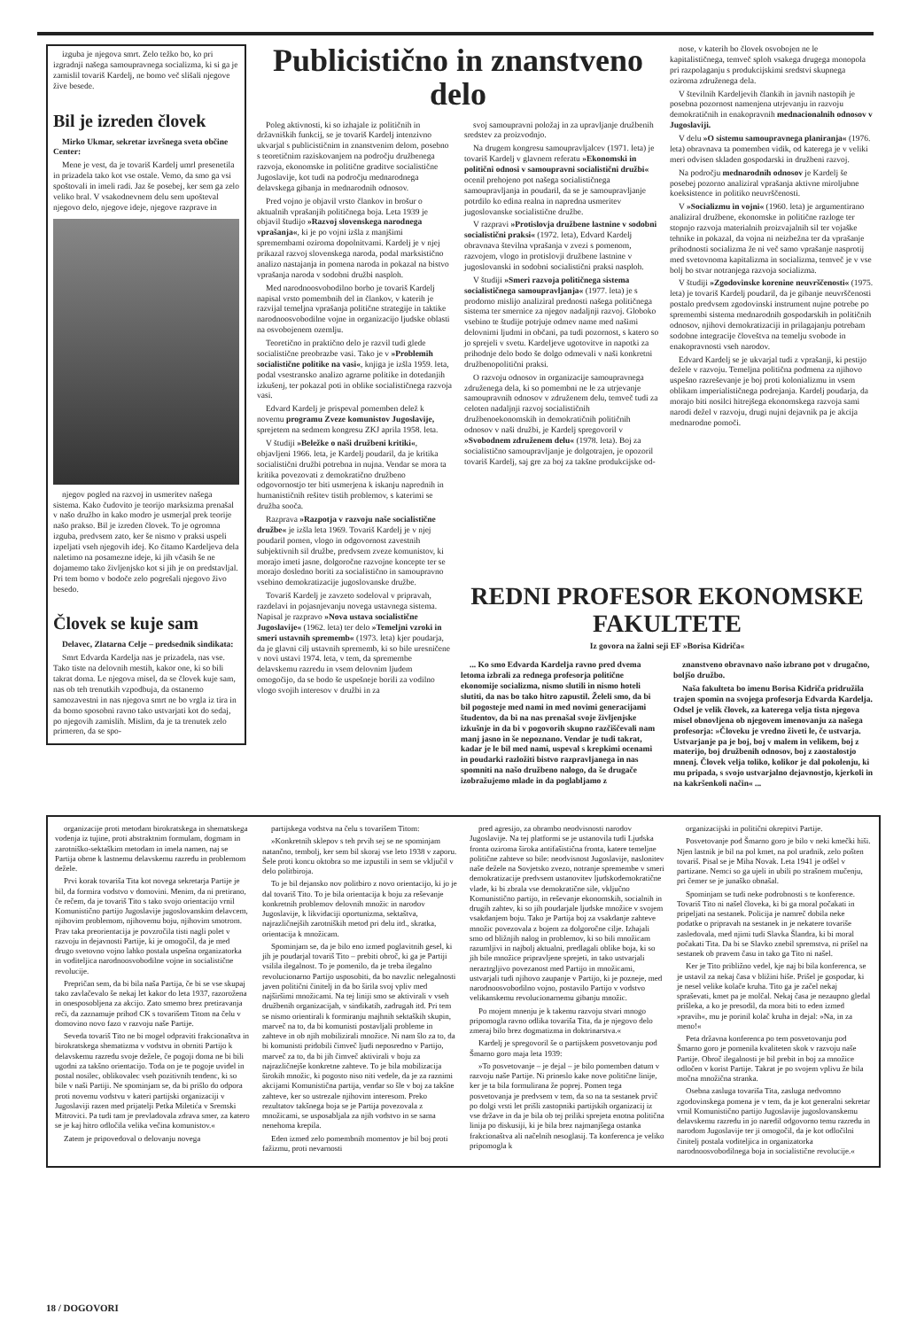izguba je njegova smrt. Zelo težko bo, ko pri izgradnji našega samoupravnega socializma, ki si ga je zamislil tovariš Kardelj, ne bomo več slišali njegove žive besede.
Bil je izreden človek
Mirko Ukmar, sekretar izvršnega sveta občine Center:
Mene je vest, da je tovariš Kardelj umrl presenetila in prizadela tako kot vse ostale. Vemo, da smo ga vsi spoštovali in imeli radi. Jaz še posebej, ker sem ga zelo veliko bral. V vsakodnevnem delu sem upošteval njegovo delo, njegove ideje, njegove razprave in
njegov pogled na razvoj in usmeritev našega sistema. Kako čudovito je teorijo marksizma prenašal v našo družbo in kako modro je usmerjal prek teorije našo prakso. Bil je izreden človek. To je ogromna izguba, predvsem zato, ker še nismo v praksi uspeli izpeljati vseh njegovih idej. Ko čitamo Kardeljeva dela naletimo na posamezne ideje, ki jih včasih še ne dojamemo tako življenjsko kot si jih je on predstavljal. Pri tem bomo v bodoče zelo pogrešali njegovo živo besedo.
Človek se kuje sam
Delavec, Zlatarna Celje – predsednik sindikata:
Smrt Edvarda Kardelja nas je prizadela, nas vse. Tako tiste na delovnih mestih, kakor one, ki so bili takrat doma. Le njegova misel, da se človek kuje sam, nas ob teh trenutkih vzpodbuja, da ostanemo samozavestni in nas njegova smrt ne bo vrgla iz tira in da bomo sposobni ravno tako ustvarjati kot do sedaj, po njegovih zamislih. Mislim, da je ta trenutek zelo primeren, da se spo-
Publicistično in znanstveno delo
Poleg aktivnosti, ki so izhajale iz političnih in državniških funkcij, se je tovariš Kardelj intenzivno ukvarjal s publicističnim in znanstvenim delom, posebno s teoretičnim raziskovanjem na področju družbenega razvoja, ekonomske in politične graditve socialistične Jugoslavije, kot tudi na področju mednarodnega delavskega gibanja in mednarodnih odnosov.
Pred vojno je objavil vrsto člankov in brošur o aktualnih vprašanjih političnega boja. Leta 1939 je objavil študijo »Razvoj slovenskega narodnega vprašanja«, ki je po vojni izšla z manjšimi spremembami oziroma dopolnitvami. Kardelj je v njej prikazal razvoj slovenskega naroda, podal marksistično analizo nastajanja in pomena naroda in pokazal na bistvo vprašanja naroda v sodobni družbi nasploh.
Med narodnoosvobodilno borbo je tovariš Kardelj napisal vrsto pomembnih del in člankov, v katerih je razvijal temeljna vprašanja politične strategije in taktike narodnoosvobodilne vojne in organizacijo ljudske oblasti na osvobojenem ozemlju.
Teoretično in praktično delo je razvil tudi glede socialistične preobrazbe vasi. Tako je v »Problemih socialistične politike na vasi«, knjiga je izšla 1959. leta, podal vsestransko analizo agrarne politike in dotedanjih izkušenj, ter pokazal poti in oblike socialističnega razvoja vasi.
Edvard Kardelj je prispeval pomemben delež k novemu programu Zveze komunistov Jugoslavije, sprejetem na sedmem kongresu ZKJ aprila 1958. leta.
V študiji »Beležke o naši družbeni kritiki«, objavljeni 1966. leta, je Kardelj poudaril, da je kritika socialistični družbi potrebna in nujna. Vendar se mora ta kritika povezovati z demokratično družbeno odgovornostjo ter biti usmerjena k iskanju naprednih in humanističnih rešitev tistih problemov, s katerimi se družba sooča.
Razprava »Razpotja v razvoju naše socialistične družbe« je izšla leta 1969. Tovariš Kardelj je v njej poudaril pomen, vlogo in odgovornost zavestnih subjektivnih sil družbe, predvsem zveze komunistov, ki morajo imeti jasne, dolgoročne razvojne koncepte ter se morajo dosledno boriti za socialistično in samoupravno vsebino demokratizacije jugoslovanske družbe.
Tovariš Kardelj je zavzeto sodeloval v pripravah, razdelavi in pojasnjevanju novega ustavnega sistema. Napisal je razpravo »Nova ustava socialistične Jugoslavije« (1962. leta) ter delo »Temeljni vzroki in smeri ustavnih sprememb« (1973. leta) kjer poudarja, da je glavni cilj ustavnih sprememb, ki so bile uresničene v novi ustavi 1974. leta, v tem, da spremembe delavskemu razredu in vsem delovnim ljudem omogočijo, da se bodo še uspešneje borili za vodilno vlogo svojih interesov v družbi in za
svoj samoupravni položaj in za upravljanje družbenih sredstev za proizvodnjo.
Na drugem kongresu samoupravljalcev (1971. leta) je tovariš Kardelj v glavnem referatu »Ekonomski in politični odnosi v samoupravni socialistični družbi« ocenil prehojeno pot našega socialističnega samoupravljanja in poudaril, da se je samoupravljanje potrdilo ko edina realna in napredna usmeritev jugoslovanske socialistične družbe.
V razpravi »Protislovja družbene lastnine v sodobni socialistični praksi« (1972. leta), Edvard Kardelj obravnava številna vprašanja v zvezi s pomenom, razvojem, vlogo in protislovji družbene lastnine v jugoslovanski in sodobni socialistični praksi nasploh.
V študiji »Smeri razvoja političnega sistema socialističnega samoupravljanja« (1977. leta) je s prodorno mislijo analiziral prednosti našega političnega sistema ter smernice za njegov nadaljnji razvoj. Globoko vsebino te študije potrjuje odmev name med našimi delovnimi ljudmi in občani, pa tudi pozornost, s katero so jo sprejeli v svetu. Kardeljeve ugotovitve in napotki za prihodnje delo bodo še dolgo odmevali v naši konkretni družbenopolitični praksi.
O razvoju odnosov in organizacije samoupravnega združenega dela, ki so pomembni ne le za utrjevanje samoupravnih odnosov v združenem delu, temveč tudi za celoten nadaljnji razvoj socialističnih družbenoekonomskih in demokratičnih političnih odnosov v naši družbi, je Kardelj spregovoril v »Svobodnem združenem delu« (1978. leta). Boj za socialistično samoupravljanje je dolgotrajen, je opozoril tovariš Kardelj, saj gre za boj za takšne produkcijske od-
nose, v katerih bo človek osvobojen ne le kapitalističnega, temveč sploh vsakega drugega monopola pri razpolaganju s produkcijskimi sredstvi skupnega oziroma združenega dela.
V številnih Kardeljevih člankih in javnih nastopih je posebna pozornost namenjena utrjevanju in razvoju demokratičnih in enakopravnih mednacionalnih odnosov v Jugoslaviji.
V delu »O sistemu samoupravnega planiranja« (1976. leta) obravnava ta pomemben vidik, od katerega je v veliki meri odvisen skladen gospodarski in družbeni razvoj.
Na področju mednarodnih odnosov je Kardelj še posebej pozorno analiziral vprašanja aktivne miroljubne koeksistence in politiko neuvrščenosti.
V »Socializmu in vojni« (1960. leta) je argumentirano analiziral družbene, ekonomske in politične razloge ter stopnjo razvoja materialnih proizvajalnih sil ter vojaške tehnike in pokazal, da vojna ni neizbežna ter da vprašanje prihodnosti socializma že ni več samo vprašanje nasprotij med svetovnoma kapitalizma in socializma, temveč je v vse bolj bo stvar notranjega razvoja socializma.
V študiji »Zgodovinske korenine neuvrščenosti« (1975. leta) je tovariš Kardelj poudaril, da je gibanje neuvrščenosti postalo predvsem zgodovinski instrument nujne potrebe po spremembi sistema mednarodnih gospodarskih in političnih odnosov, njihovi demokratizaciji in prilagajanju potrebam sodobne integracije človeštva na temelju svobode in enakopravnosti vseh narodov.
Edvard Kardelj se je ukvarjal tudi z vprašanji, ki pestijo dežele v razvoju. Temeljna politična podmena za njihovo uspešno razreševanje je boj proti kolonializmu in vsem oblikam imperialističnega podrejanja. Kardelj poudarja, da morajo biti nosilci hitrejšega ekonomskega razvoja sami narodi dežel v razvoju, drugi nujni dejavnik pa je akcija mednarodne pomoči.
REDNI PROFESOR EKONOMSKE FAKULTETE
Iz govora na žalni seji EF »Borisa Kidriča«
... Ko smo Edvarda Kardelja ravno pred dvema letoma izbrali za rednega profesorja politične ekonomije socializma, nismo slutili in nismo hoteli slutiti, da nas bo tako hitro zapustil. Želeli smo, da bi bil pogosteje med nami in med novimi generacijami študentov, da bi na nas prenašal svoje življenjske izkušnje in da bi v pogovorih skupno razčiščevali nam manj jasno in še nepoznano. Vendar je tudi takrat, kadar je le bil med nami, uspeval s krepkimi ocenami in poudarki razložiti bistvo razpravljanega in nas spomniti na našo družbeno nalogo, da še drugače izobražujemo mlade in da poglabljamo z
znanstveno obravnavo našo izbrano pot v drugačno, boljšo družbo.
Naša fakulteta bo imenu Borisa Kidriča pridružila trajen spomin na svojega profesorja Edvarda Kardelja. Odsel je velik človek, za katerega velja tista njegova misel obnovljena ob njegovem imenovanju za našega profesorja: »Človeku je vredno živeti le, če ustvarja. Ustvarjanje pa je boj, boj v malem in velikem, boj z materijo, boj družbenih odnosov, boj z zaostalostjo mnenj. Človek velja toliko, kolikor je dal pokolenju, ki mu pripada, s svojo ustvarjalno dejavnostjo, kjerkoli in na kakršenkoli način« ...
organizacije proti metodam birokratskega in shematskega vodenja iz tujine, proti abstraktnim formulam, dogmam in zarotniško-sektaškim metodam in imela namen, naj se Partija obrne k lastnemu delavskemu razredu in problemom dežele.
Prvi korak tovariša Tita kot novega sekretarja Partije je bil, da formira vodstvo v domovini. Menim, da ni pretirano, če rečem, da je tovariš Tito s tako svojo orientacijo vrnil Komunistično partijo Jugoslavije jugoslovanskim delavcem, njihovim problemom, njihovemu boju, njihovim smotrom. Prav taka preorientacija je povzročila tisti nagli polet v razvoju in dejavnosti Partije, ki je omogočil, da je med drugo svetovno vojno lahko postala uspešna organizatorka in voditeljica narodnoosvobodilne vojne in socialistične revolucije.
Prepričan sem, da bi bila naša Partija, če bi se vse skupaj tako zavlačevalo še nekaj let kakor do leta 1937, razorožena in onesposobljena za akcijo. Zato smemo brez pretiravanja reči, da zaznamuje prihod CK s tovarišem Titom na čelu v domovino novo fazo v razvoju naše Partije.
Seveda tovariš Tito ne bi mogel odpraviti frakcionaštva in birokratskega shematizma v vodstvu in obrniti Partijo k delavskemu razredu svoje dežele, če pogoji doma ne bi bili ugodni za takšno orientacijo. Toda on je te pogoje uvidel in postal nosilec, oblikovalec vseh pozitivnih tendenc, ki so bile v naši Partiji. Ne spominjam se, da bi prišlo do odpora proti novemu vodstvu v kateri partijski organizaciji v Jugoslaviji razen med prijatelji Petka Miletića v Sremski Mitrovici. Pa tudi tam je prevladovala zdrava smer, za katero se je kaj hitro odločila velika večina komunistov.«
Zatem je pripovedoval o delovanju novega
partijskega vodstva na čelu s tovarišem Titom:
»Konkretnih sklepov s teh prvih sej se ne spominjam natančno, tembolj, ker sem bil skoraj vse leto 1938 v zaporu. Šele proti koncu oktobra so me izpustili in sem se vključil v delo politbiroja.
To je bil dejansko nov politbiro z novo orientacijo, ki jo je dal tovariš Tito. To je bila orientacija k boju za reševanje konkretnih problemov delovnih množic in narodov Jugoslavije, k likvidaciji oportunizma, sektaštva, najrazličnejših zarotniških metod pri delu itd., skratka, orientacija k množicam.
Spominjam se, da je bilo eno izmed poglavitnih gesel, ki jih je poudarjal tovariš Tito – prebiti obroč, ki ga je Partiji vsilila ilegalnost. To je pomenilo, da je treba ilegalno revolucionarno Partijo usposobiti, da bo navzlic nelegalnosti javen politični činitelj in da bo širila svoj vpliv med najširšimi množicami. Na tej liniji smo se aktivirali v vseh družbenih organizacijah, v sindikatih, zadrugah itd. Pri tem se nismo orientirali k formiranju majhnih sektaških skupin, marveč na to, da bi komunisti postavljali probleme in zahteve in ob njih mobilizirali množice. Ni nam šlo za to, da bi komunisti pridobili čimveč ljudi neposredno v Partijo, marveč za to, da bi jih čimveč aktivirali v boju za najrazličnejše konkretne zahteve. To je bila mobilizacija širokih množic, ki pogosto niso niti vedele, da je za raznimi akcijami Komunistična partija, vendar so šle v boj za takšne zahteve, ker so ustrezale njihovim interesom. Preko rezultatov takšnega boja se je Partija povezovala z množicami, se usposabljala za njih vodstvo in se sama nenehoma krepila.
Eden izmed zelo pomembnih momentov je bil boj proti fažizmu, proti nevarnosti
pred agresijo, za obrambo neodvisnosti narodov Jugoslavije. Na tej platformi se je ustanovila tudi Ljudska fronta oziroma široka antifašistična fronta, katere temeljne politične zahteve so bile: neodvisnost Jugoslavije, naslonitev naše dežele na Sovjetsko zvezo, notranje spremembe v smeri demokratizacije predvsem ustanovitev ljudskodemokratične vlade, ki bi zbrala vse demokratične sile, vključno Komunistično partijo, in reševanje ekonomskih, socialnih in drugih zahtev, ki so jih poudarjale ljudske množice v svojem vsakdanjem boju. Tako je Partija boj za vsakdanje zahteve množic povezovala z bojem za dolgoročne cilje. Izhajali smo od bližnjih nalog in problemov, ki so bili množicam razumljivi in najbolj aktualni, predlagali oblike boja, ki so jih bile množice pripravljene sprejeti, in tako ustvarjali neraztrgljivo povezanost med Partijo in množicami, ustvarjali tudi njihovo zaupanje v Partijo, ki je pozneje, med narodnoosvobodilno vojno, postavilo Partijo v vodstvo velikanskemu revolucionarnemu gibanju množic.
Po mojem mnenju je k takemu razvoju stvari mnogo pripomogla ravno odlika tovariša Tita, da je njegovo delo zmeraj bilo brez dogmatizma in doktrinarstva.«
Kardelj je spregovoril še o partijskem posvetovanju pod Šmarno goro maja leta 1939:
»To posvetovanje – je dejal – je bilo pomemben datum v razvoju naše Partije. Ni prineslo kake nove politične linije, ker je ta bila formulirana že poprej. Pomen tega posvetovanja je predvsem v tem, da so na ta sestanek prvič po dolgi vrsti let prišli zastopniki partijskih organizacij iz vse države in da je bila ob tej priliki sprejeta enotna politična linija po diskusiji, ki je bila brez najmanjšega ostanka frakcionaštva ali načelnih nesoglasij. Ta konferenca je veliko pripomogla k
organizacijski in politični okrepitvi Partije.
Posvetovanje pod Šmarno goro je bilo v neki kmečki hiši. Njen lastnik je bil na pol kmet, na pol uradnik, zelo pošten tovariš. Pisal se je Miha Novak. Leta 1941 je odšel v partizane. Nemci so ga ujeli in ubili po strašnem mučenju, pri čemer se je junaško obnašal.
Spominjam se tudi neke podrobnosti s te konference. Tovariš Tito ni našel človeka, ki bi ga moral počakati in pripeljati na sestanek. Policija je namreč dobila neke podatke o pripravah na sestanek in je nekatere tovariše zasledovala, med njimi tudi Slavka Šlandra, ki bi moral počakati Tita. Da bi se Slavko znebil spremstva, ni prišel na sestanek ob pravem času in tako ga Tito ni našel.
Ker je Tito približno vedel, kje naj bi bila konferenca, se je ustavil za nekaj časa v bližini hiše. Prišel je gospodar, ki je nesel velike kolače kruha. Tito ga je začel nekaj spraševati, kmet pa je molčal. Nekaj časa je nezaupno gledal prišleka, a ko je presodil, da mora biti to eden izmed »pravih«, mu je porinil kolač kruha in dejal: »Na, in za meno!«
Peta državna konferenca po tem posvetovanju pod Šmarno goro je pomenila kvaliteten skok v razvoju naše Partije. Obroč ilegalnosti je bil prebit in boj za množice odločen v korist Partije. Takrat je po svojem vplivu že bila močna množična stranka.
Osebna zasluga tovariša Tita, zasluga nedvomno zgodovinskega pomena je v tem, da je kot generalni sekretar vrnil Komunistično partijo Jugoslavije jugoslovanskemu delavskemu razredu in jo naredil odgovorno temu razredu in narodom Jugoslavije ter ji omogočil, da je kot odločilni činitelj postala voditeljica in organizatorka narodnoosvobodilnega boja in socialistične revolucije.«
18 / DOGOVORI